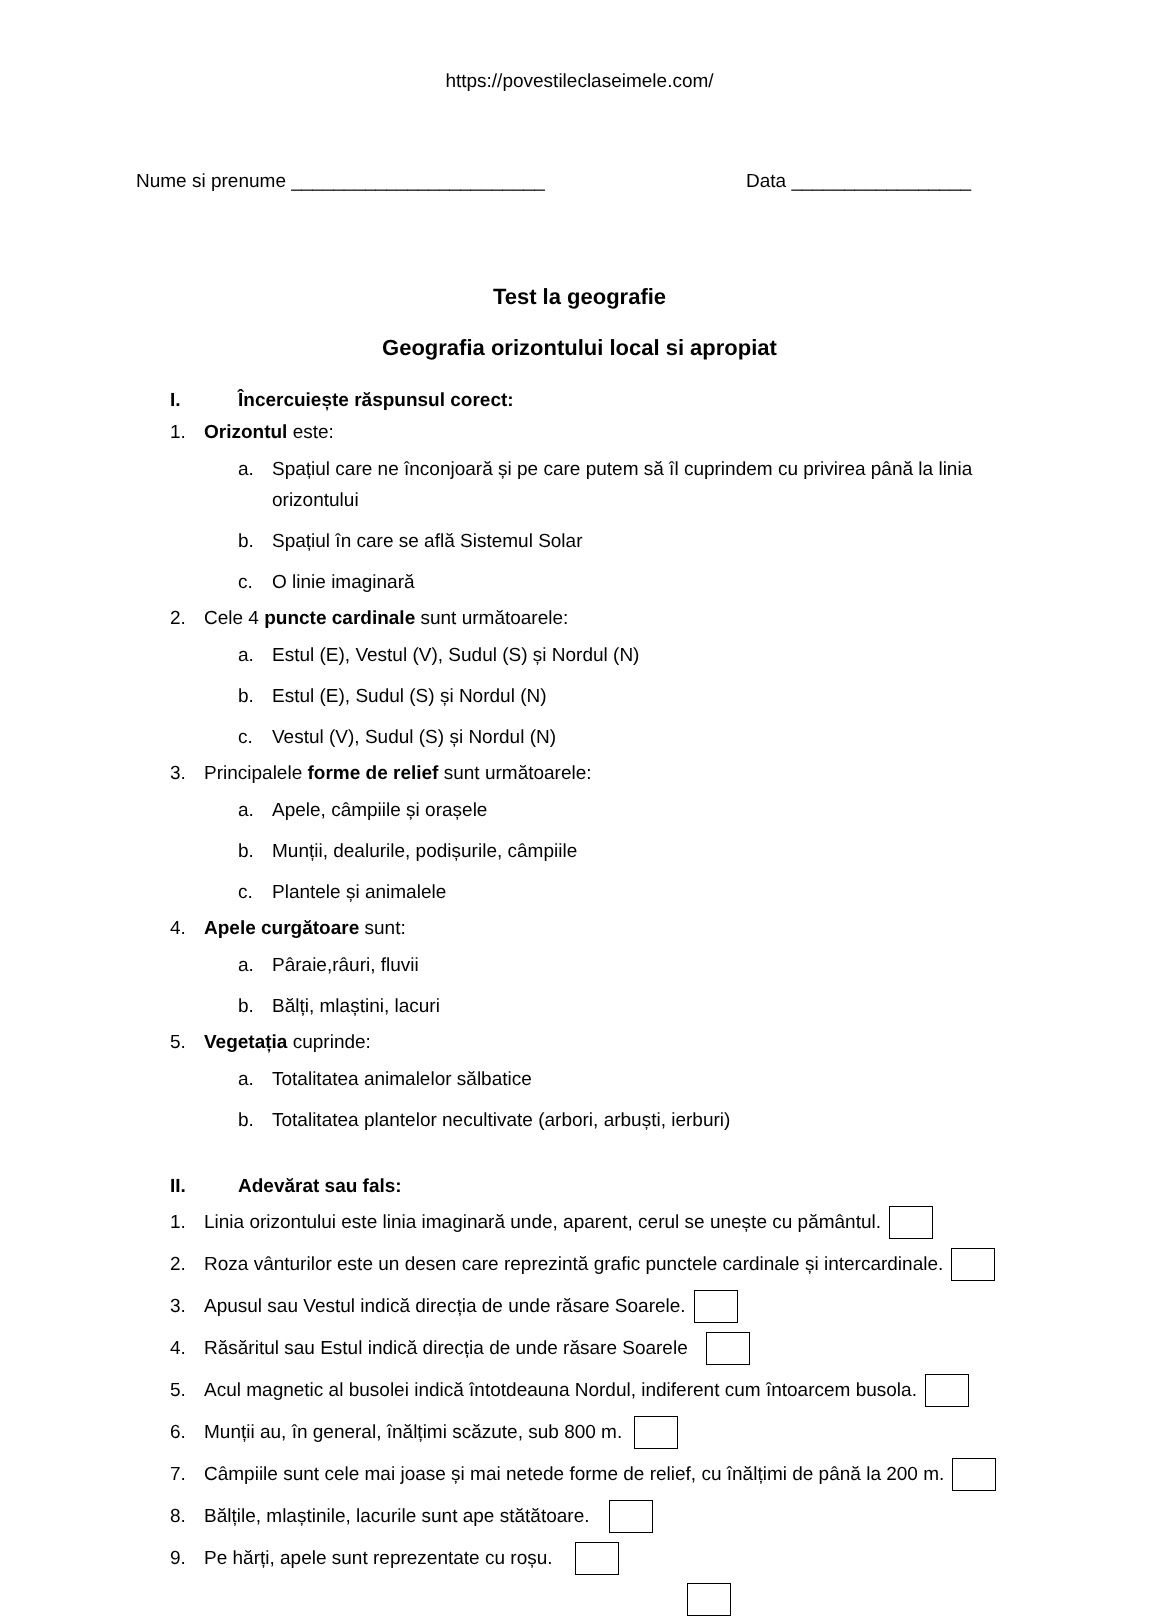https://povestileclaseimele.com/
Nume si prenume ________________________ Data _________________
Test la geografie
Geografia orizontului local si apropiat
I. Încercuiește răspunsul corect:
1. Orizontul este:
a. Spațiul care ne înconjoară și pe care putem să îl cuprindem cu privirea până la linia orizontului
b. Spațiul în care se află Sistemul Solar
c. O linie imaginară
2. Cele 4 puncte cardinale sunt următoarele:
a. Estul (E), Vestul (V), Sudul (S) și Nordul (N)
b. Estul (E), Sudul (S) și Nordul (N)
c. Vestul (V), Sudul (S) și Nordul (N)
3. Principalele forme de relief sunt următoarele:
a. Apele, câmpiile și orașele
b. Munții, dealurile, podișurile, câmpiile
c. Plantele și animalele
4. Apele curgătoare sunt:
a. Pâraie,râuri, fluvii
b. Bălți, mlaștini, lacuri
5. Vegetația cuprinde:
a. Totalitatea animalelor sălbatice
b. Totalitatea plantelor necultivate (arbori, arbuști, ierburi)
II. Adevărat sau fals:
1. Linia orizontului este linia imaginară unde, aparent, cerul se unește cu pământul.
2. Roza vânturilor este un desen care reprezintă grafic punctele cardinale și intercardinale.
3. Apusul sau Vestul indică direcția de unde răsare Soarele.
4. Răsăritul sau Estul indică direcția de unde răsare Soarele
5. Acul magnetic al busolei indică întotdeauna Nordul, indiferent cum întoarcem busola.
6. Munții au, în general, înălțimi scăzute, sub 800 m.
7. Câmpiile sunt cele mai joase și mai netede forme de relief, cu înălțimi de până la 200 m.
8. Bălțile, mlaștinile, lacurile sunt ape stătătoare.
9. Pe hărți, apele sunt reprezentate cu roșu.